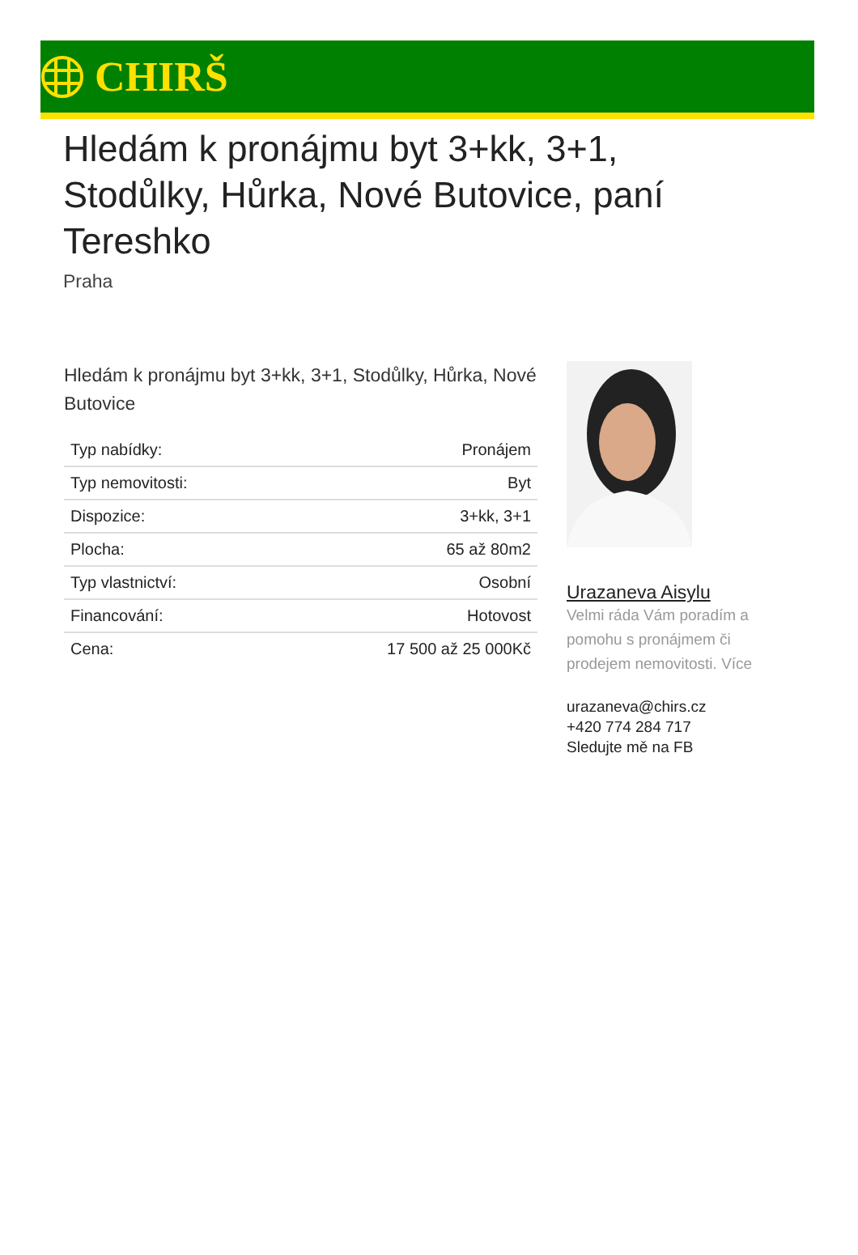CHIRŠ
Hledám k pronájmu byt 3+kk, 3+1, Stodůlky, Hůrka, Nové Butovice, paní Tereshko
Praha
Hledám k pronájmu byt 3+kk, 3+1, Stodůlky, Hůrka, Nové Butovice
| Typ nabídky: | Pronájem |
| Typ nemovitosti: | Byt |
| Dispozice: | 3+kk, 3+1 |
| Plocha: | 65 až 80m2 |
| Typ vlastnictví: | Osobní |
| Financování: | Hotovost |
| Cena: | 17 500 až 25 000Kč |
Urazaneva Aisylu
Velmi ráda Vám poradím a pomohu s pronájmem či prodejem nemovitosti. Více
urazaneva@chirs.cz
+420 774 284 717
Sledujte mě na FB